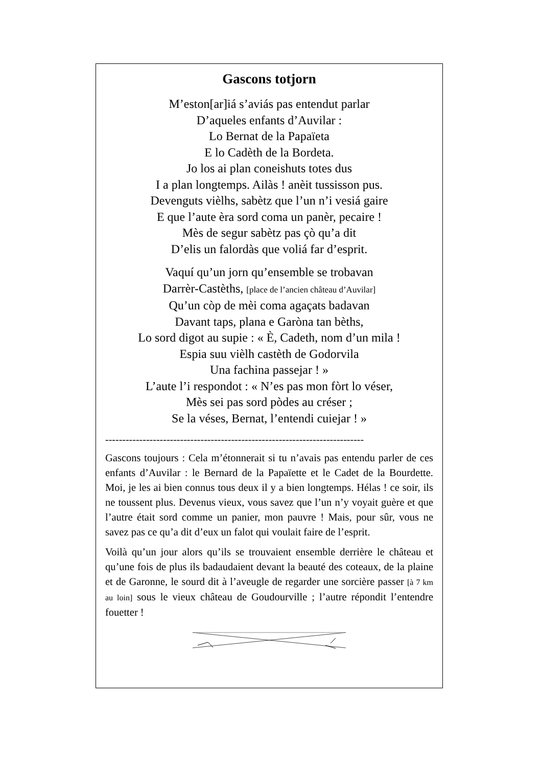Gascons totjorn
M’eston[ar]iá s’aviás pas entendut parlar
D’aqueles enfants d’Auvilar :
Lo Bernat de la Papaïeta
E lo Cadèth de la Bordeta.
Jo los ai plan coneishuts totes dus
I a plan longtemps. Ailàs ! anèit tussisson pus.
Devenguts vièlhs, sabètz que l’un n’i vesiá gaire
E que l’aute èra sord coma un panèr, pecaire !
Mès de segur sabètz pas çò qu’a dit
D’elis un falordàs que voliá far d’esprit.
Vaquí qu’un jorn qu’ensemble se trobavan
Darrèr-Castèths, [place de l’ancien château d’Auvilar]
Qu’un còp de mèi coma agaçats badavan
Davant taps, plana e Garòna tan bèths,
Lo sord digot au supie : « È, Cadeth, nom d’un mila !
Espia suu vièlh castèth de Godorvila
Una fachina passejar ! »
L’aute l’i respondot : « N’es pas mon fòrt lo véser,
Mès sei pas sord pòdes au créser ;
Se la véses, Bernat, l’entendi cuiejar ! »
----------------------------------------------------------------------------
Gascons toujours : Cela m’étonnerait si tu n’avais pas entendu parler de ces enfants d’Auvilar : le Bernard de la Papaïette et le Cadet de la Bourdette. Moi, je les ai bien connus tous deux il y a bien longtemps. Hélas ! ce soir, ils ne toussent plus. Devenus vieux, vous savez que l’un n’y voyait guère et que l’autre était sord comme un panier, mon pauvre ! Mais, pour sûr, vous ne savez pas ce qu’a dit d’eux un falot qui voulait faire de l’esprit.
Voilà qu’un jour alors qu’ils se trouvaient ensemble derrière le château et qu’une fois de plus ils badaudaient devant la beauté des coteaux, de la plaine et de Garonne, le sourd dit à l’aveugle de regarder une sorcière passer [à 7 km au loin] sous le vieux château de Goudourville ; l’autre répondit l’entendre fouetter !